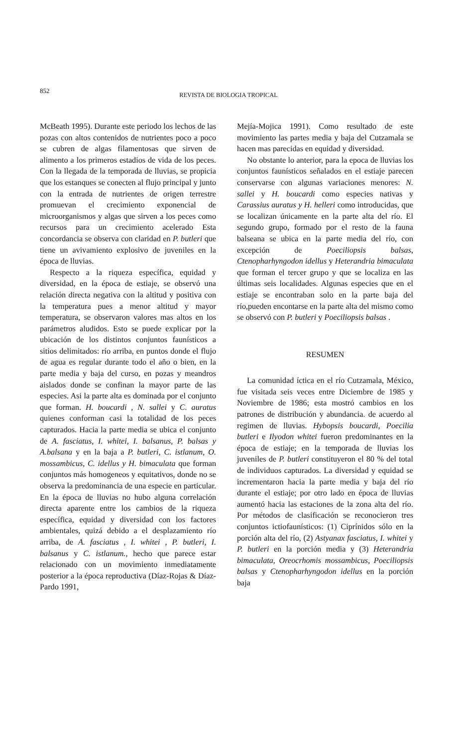852
REVISTA DE BIOLOGIA TROPICAL
McBeath 1995). Durante este periodo los lechos de las pozas con altos contenidos de nutrientes poco a poco se cubren de algas filamentosas que sirven de alimento a los primeros estadios de vida de los peces. Con la llegada de la temporada de lluvias, se propicia que los estanques se conecten al flujo principal y junto con la entrada de nutrientes de origen terrestre promuevan el crecimiento exponencial de microorganismos y algas que sirven a los peces como recursos para un crecimiento acelerado Esta concordancia se observa con claridad en P. butleri que tiene un avivamiento explosivo de juveniles en la época de lluvias.
Respecto a la riqueza específica, equidad y diversidad, en la época de estiaje, se observó una relación directa negativa con la altitud y positiva con la temperatura pues a menor altitud y mayor temperatura, se observaron valores mas altos en los parámetros aludidos. Esto se puede explicar por la ubicación de los distintos conjuntos faunísticos a sitios delimitados: río arriba, en puntos donde el flujo de agua es regular durante todo el año o bien, en la parte media y baja del curso, en pozas y meandros aislados donde se confinan la mayor parte de las especies. Asi la parte alta es dominada por el conjunto que forman. H. boucardi , N. sallei y C. auratus quienes conforman casi la totalidad de los peces capturados. Hacia la parte media se ubica el conjunto de A. fasciatus, I. whitei, I. balsanus, P. balsas y A.balsana y en la baja a P. butleri, C. istlanum, O. mossambicus, C. idellus y H. bimaculata que forman conjuntos más homogeneos y equitativos, donde no se observa la predominancia de una especie en particular. En la época de lluvias no hubo alguna correlación directa aparente entre los cambios de la riqueza específica, equidad y diversidad con los factores ambientales, quizá debido a el desplazamiento río arriba, de A. fasciatus , I. whitei , P. butleri, I. balsanus y C. istlanum., hecho que parece estar relacionado con un movimiento inmediatamente posterior a la época reproductiva (Díaz-Rojas & Díaz-Pardo 1991,
Mejía-Mojica 1991). Como resultado de este movimiento las partes media y baja del Cutzamala se hacen mas parecidas en equidad y diversidad.
No obstante lo anterior, para la epoca de lluvias los conjuntos faunísticos señalados en el estiaje parecen conservarse con algunas variaciones menores: N. sallei y H. boucardi como especies nativas y Carassius auratus y H. helleri como introducidas, que se localizan únicamente en la parte alta del río. El segundo grupo, formado por el resto de la fauna balseana se ubica en la parte media del río, con excepción de Poeciliopsis balsas, Ctenopharhyngodon idellus y Heterandria bimaculata que forman el tercer grupo y que se localiza en las últimas seis localidades. Algunas especies que en el estiaje se encontraban solo en la parte baja del río,pueden encontarse en la parte alta del mismo como se observó con P. butleri y Poeciliopsis balsas .
RESUMEN
La comunidad íctica en el río Cutzamala, México, fue visitada seis veces entre Diciembre de 1985 y Noviembre de 1986; esta mostró cambios en los patrones de distribución y abundancia. de acuerdo al regimen de lluvias. Hybopsis boucardi, Poecilia butleri e Ilyodon whitei fueron predominantes en la época de estiaje; en la temporada de lluvias los juveniles de P. butleri constituyeron el 80 % del total de individuos capturados. La diversidad y equidad se incrementaron hacia la parte media y baja del río durante el estiaje; por otro lado en época de lluvias aumentó hacia las estaciones de la zona alta del río. Por métodos de clasificación se reconocieron tres conjuntos ictiofaunísticos: (1) Ciprínidos sólo en la porción alta del río, (2) Astyanax fasciatus, I. whitei y P. butleri en la porción media y (3) Heterandria bimaculata, Oreocrhomis mossambicus, Poeciliopsis balsas y Ctenopharhyngodon idellus en la porción baja